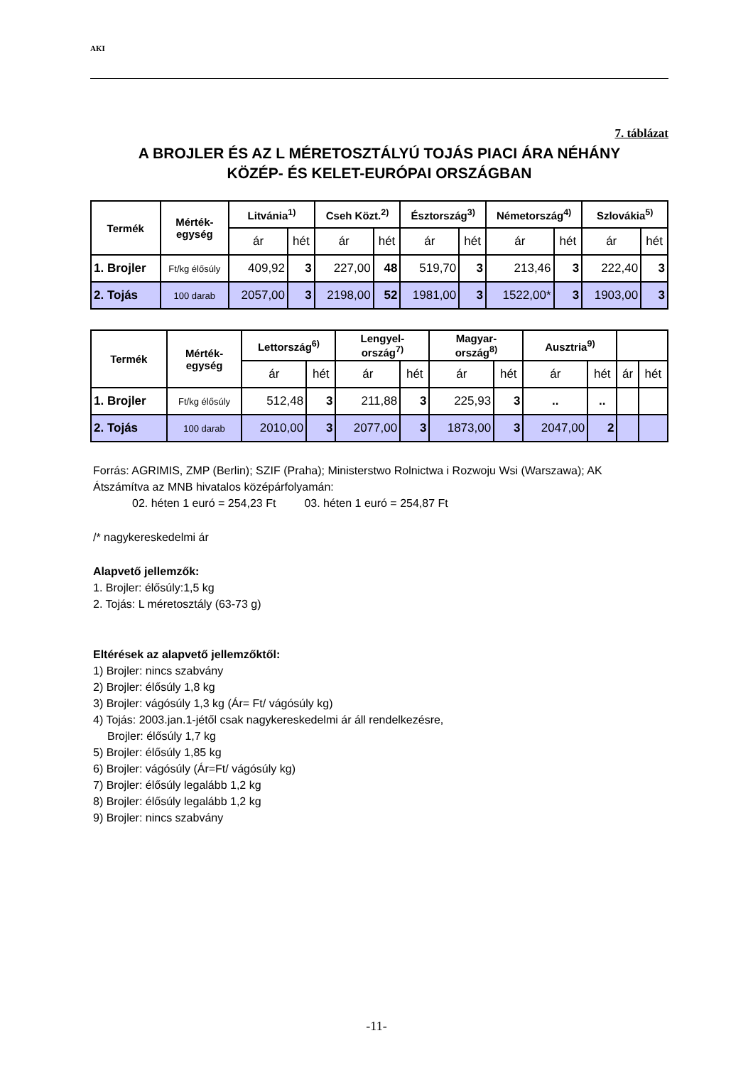AKI
7. táblázat
A BROJLER ÉS AZ L MÉRETOSZTÁLYÚ TOJÁS PIACI ÁRA NÉHÁNY
KÖZÉP- ÉS KELET-EURÓPAI ORSZÁGBAN
| Termék | Mérték- egység | Litvánia<sup>1)</sup> | | Cseh Közt.<sup>2)</sup> | | Észtország<sup>3)</sup> | | Németország<sup>4)</sup> | | Szlovákia<sup>5)</sup> | |
| --- | --- | --- | --- | --- | --- | --- | --- | --- | --- | --- | --- |
| | | ár | hét | ár | hét | ár | hét | ár | hét | ár | hét |
| 1. Brojler | Ft/kg élősúly | 409,92 | 3 | 227,00 | 48 | 519,70 | 3 | 213,46 | 3 | 222,40 | 3 |
| 2. Tojás | 100 darab | 2057,00 | 3 | 2198,00 | 52 | 1981,00 | 3 | 1522,00* | 3 | 1903,00 | 3 |
| Termék | Mérték- egység | Lettország<sup>6)</sup> | | Lengyel- ország<sup>7)</sup> | | Magyar- ország<sup>8)</sup> | | Ausztria<sup>9)</sup> | | | |
| --- | --- | --- | --- | --- | --- | --- | --- | --- | --- | --- | --- |
| | | ár | hét | ár | hét | ár | hét | ár | hét | ár | hét |
| 1. Brojler | Ft/kg élősúly | 512,48 | 3 | 211,88 | 3 | 225,93 | 3 | .. | .. | | |
| 2. Tojás | 100 darab | 2010,00 | 3 | 2077,00 | 3 | 1873,00 | 3 | 2047,00 | 2 | | |
Forrás: AGRIMIS, ZMP (Berlin); SZIF (Praha); Ministerstwo Rolnictwa i Rozwoju Wsi (Warszawa); AK
Átszámítva az MNB hivatalos középárfolyamán:
02. héten 1 euró = 254,23 Ft 03. héten 1 euró = 254,87 Ft
/* nagykereskedelmi ár
Alapvető jellemzők:
1. Brojler: élősúly:1,5 kg
2. Tojás: L méretosztály (63-73 g)
Eltérések az alapvető jellemzőktől:
1) Brojler: nincs szabvány
2) Brojler: élősúly 1,8 kg
3) Brojler: vágósúly 1,3 kg (Ár= Ft/ vágósúly kg)
4) Tojás: 2003.jan.1-jétől csak nagykereskedelmi ár áll rendelkezésre,
Brojler: élősúly 1,7 kg
5) Brojler: élősúly 1,85 kg
6) Brojler: vágósúly (Ár=Ft/ vágósúly kg)
7) Brojler: élősúly legalább 1,2 kg
8) Brojler: élősúly legalább 1,2 kg
9) Brojler: nincs szabvány
-11-